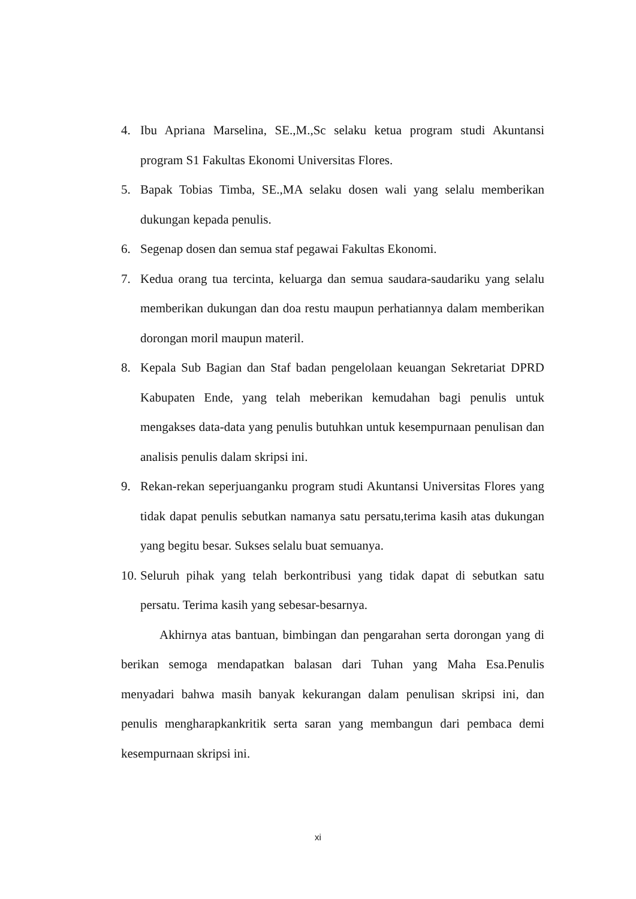4. Ibu Apriana Marselina, SE.,M.,Sc selaku ketua program studi Akuntansi program S1 Fakultas Ekonomi Universitas Flores.
5. Bapak Tobias Timba, SE.,MA selaku dosen wali yang selalu memberikan dukungan kepada penulis.
6. Segenap dosen dan semua staf pegawai Fakultas Ekonomi.
7. Kedua orang tua tercinta, keluarga dan semua saudara-saudariku yang selalu memberikan dukungan dan doa restu maupun perhatiannya dalam memberikan dorongan moril maupun materil.
8. Kepala Sub Bagian dan Staf badan pengelolaan keuangan Sekretariat DPRD Kabupaten Ende, yang telah meberikan kemudahan bagi penulis untuk mengakses data-data yang penulis butuhkan untuk kesempurnaan penulisan dan analisis penulis dalam skripsi ini.
9. Rekan-rekan seperjuanganku program studi Akuntansi Universitas Flores yang tidak dapat penulis sebutkan namanya satu persatu,terima kasih atas dukungan yang begitu besar. Sukses selalu buat semuanya.
10. Seluruh pihak yang telah berkontribusi yang tidak dapat di sebutkan satu persatu. Terima kasih yang sebesar-besarnya.
Akhirnya atas bantuan, bimbingan dan pengarahan serta dorongan yang di berikan semoga mendapatkan balasan dari Tuhan yang Maha Esa.Penulis menyadari bahwa masih banyak kekurangan dalam penulisan skripsi ini, dan penulis mengharapkankritik serta saran yang membangun dari pembaca demi kesempurnaan skripsi ini.
xi